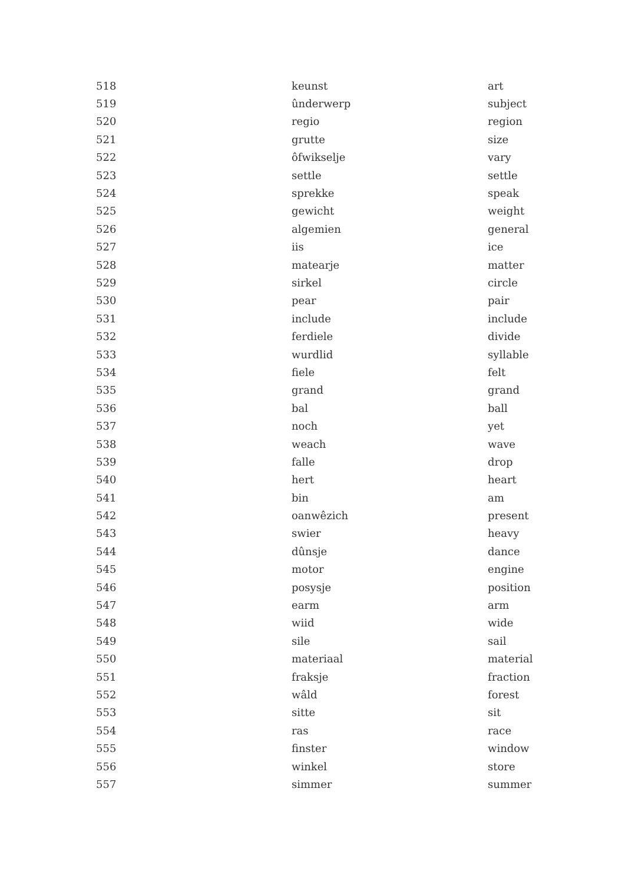| 518 | keunst | art |
| 519 | ûnderwerp | subject |
| 520 | regio | region |
| 521 | grutte | size |
| 522 | ôfwikselje | vary |
| 523 | settle | settle |
| 524 | sprekke | speak |
| 525 | gewicht | weight |
| 526 | algemien | general |
| 527 | iis | ice |
| 528 | matearje | matter |
| 529 | sirkel | circle |
| 530 | pear | pair |
| 531 | include | include |
| 532 | ferdiele | divide |
| 533 | wurdlid | syllable |
| 534 | fiele | felt |
| 535 | grand | grand |
| 536 | bal | ball |
| 537 | noch | yet |
| 538 | weach | wave |
| 539 | falle | drop |
| 540 | hert | heart |
| 541 | bin | am |
| 542 | oanwêzich | present |
| 543 | swier | heavy |
| 544 | dûnsje | dance |
| 545 | motor | engine |
| 546 | posysje | position |
| 547 | earm | arm |
| 548 | wiid | wide |
| 549 | sile | sail |
| 550 | materiaal | material |
| 551 | fraksje | fraction |
| 552 | wâld | forest |
| 553 | sitte | sit |
| 554 | ras | race |
| 555 | finster | window |
| 556 | winkel | store |
| 557 | simmer | summer |